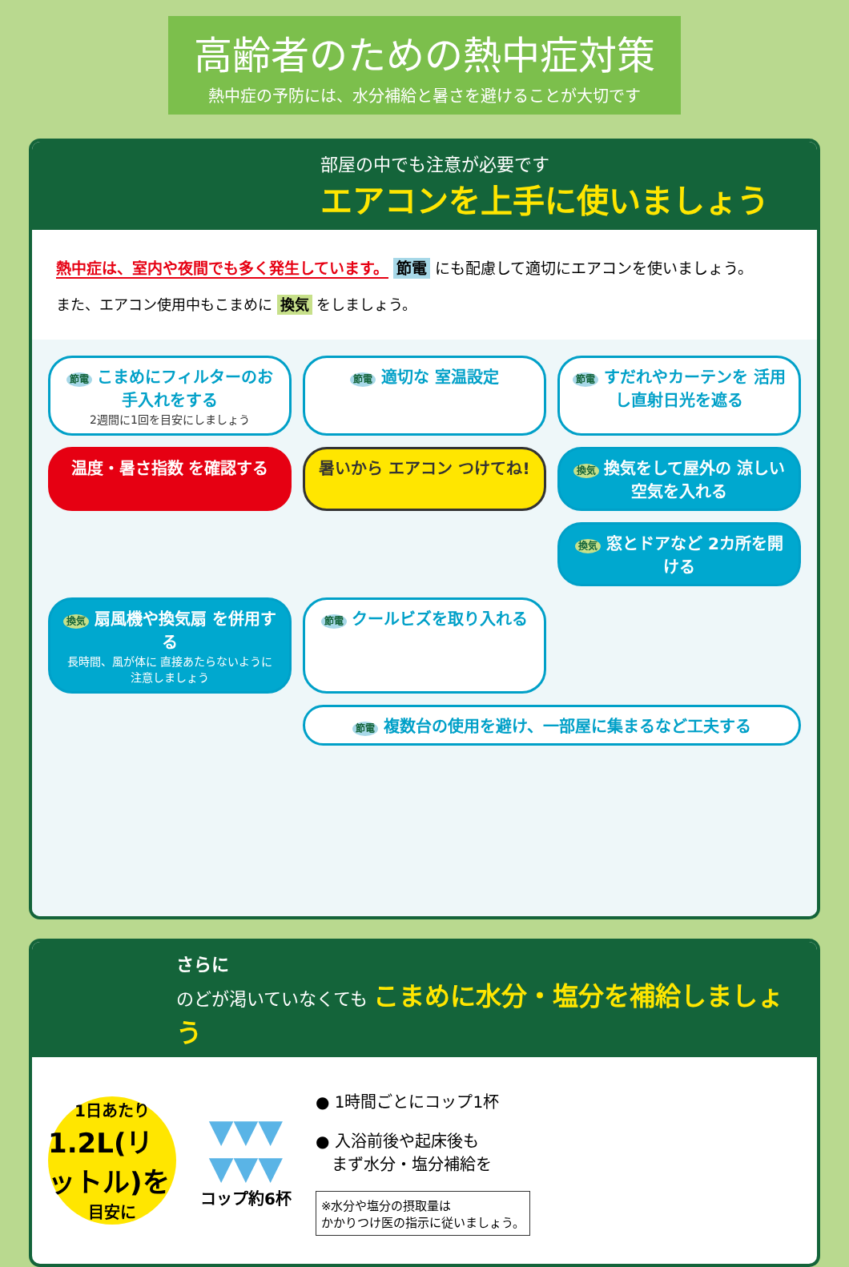高齢者のための熱中症対策
熱中症の予防には、水分補給と暑さを避けることが大切です
部屋の中でも注意が必要です
エアコンを上手に使いましょう
熱中症は、室内や夜間でも多く発生しています。 節電 にも配慮して適切にエアコンを使いましょう。
また、エアコン使用中もこまめに 換気 をしましょう。
節電 こまめにフィルターのお手入れをする
2週間に1回を目安にしましょう
節電 適切な 室温設定
節電 すだれやカーテンを 活用し直射日光を遮る
温度・暑さ指数 を確認する
暑いから エアコン つけてね!
換気 換気をして屋外の 涼しい空気を入れる
換気 窓とドアなど 2カ所を開ける
換気 扇風機や換気扇 を併用する
長時間、風が体に 直接あたらないように 注意しましょう
節電 クールビズを取り入れる
節電 複数台の使用を避け、一部屋に集まるなど工夫する
さらに
のどが渇いていなくても こまめに水分・塩分を補給しましょう
1日あたり
1.2L(リットル)を
目安に
▼▼▼
▼▼▼
コップ約6杯
● 1時間ごとにコップ1杯
● 入浴前後や起床後も
　まず水分・塩分補給を
※水分や塩分の摂取量は
かかりつけ医の指示に従いましょう。